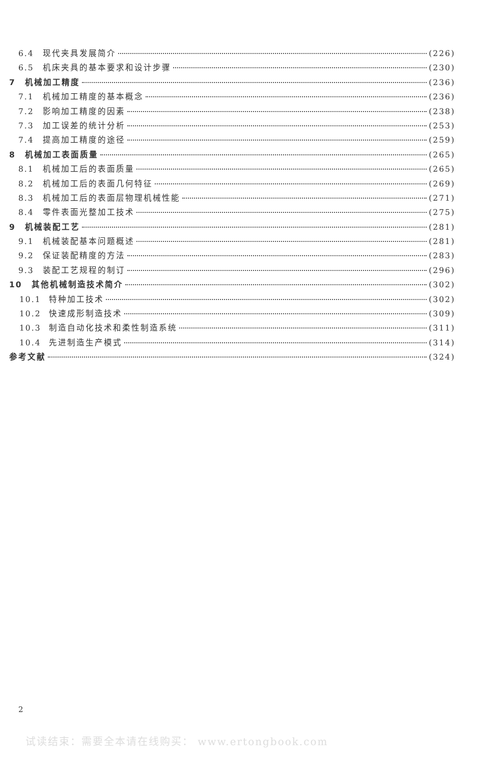6.4 现代夹具发展简介 (226)
6.5 机床夹具的基本要求和设计步骤 (230)
7　机械加工精度 (236)
7.1 机械加工精度的基本概念 (236)
7.2 影响加工精度的因素 (238)
7.3 加工误差的统计分析 (253)
7.4 提高加工精度的途径 (259)
8　机械加工表面质量 (265)
8.1 机械加工后的表面质量 (265)
8.2 机械加工后的表面几何特征 (269)
8.3 机械加工后的表面层物理机械性能 (271)
8.4 零件表面光整加工技术 (275)
9　机械装配工艺 (281)
9.1 机械装配基本问题概述 (281)
9.2 保证装配精度的方法 (283)
9.3 装配工艺规程的制订 (296)
10　其他机械制造技术简介 (302)
10.1 特种加工技术 (302)
10.2 快速成形制造技术 (309)
10.3 制造自动化技术和柔性制造系统 (311)
10.4 先进制造生产模式 (314)
参考文献 (324)
2
试读结束：需要全本请在线购买： www.ertongbook.com